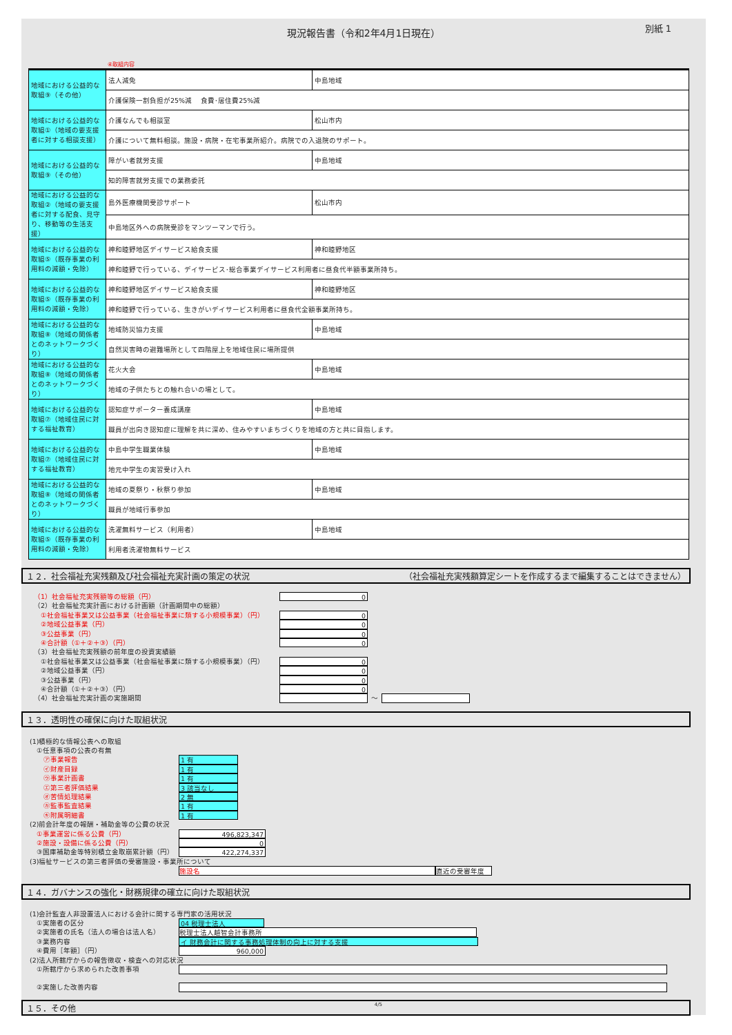現況報告書（令和2年4月1日現在）
別紙 1
④取組内容
| 地域における公益的な取組⑨（その他） | 法人減免 | 中島地域 |
| | 介護保険一割負担が25%減 食費･居住費25%減 | |
| 地域における公益的な取組①（地域の要支援者に対する相談支援） | 介護なんでも相談室 | 松山市内 |
| | 介護について無料相談。施設・病院・在宅事業所紹介。病院での入退院のサポート。 | |
| 地域における公益的な取組⑨（その他） | 障がい者就労支援 | 中島地域 |
| | 知的障害就労支援での業務委託 | |
| 地域における公益的な取組②（地域の要支援者に対する配食、見守り、移動等の生活支援） | 島外医療機関受診サポート | 松山市内 |
| | 中島地区外への病院受診をマンツーマンで行う。 | |
| 地域における公益的な取組⑤（既存事業の利用料の減額・免除） | 神和睦野地区デイサービス給食支援 | 神和睦野地区 |
| | 神和睦野で行っている、デイサービス･総合事業デイサービス利用者に昼食代半額事業所持ち。 | |
| 地域における公益的な取組⑤（既存事業の利用料の減額・免除） | 神和睦野地区デイサービス給食支援 | 神和睦野地区 |
| | 神和睦野で行っている、生きがいデイサービス利用者に昼食代全額事業所持ち。 | |
| 地域における公益的な取組⑧（地域の関係者とのネットワークづくり） | 地域防災協力支援 | 中島地域 |
| | 自然災害時の避難場所として四階屋上を地域住民に場所提供 | |
| 地域における公益的な取組⑧（地域の関係者とのネットワークづくり） | 花火大会 | 中島地域 |
| | 地域の子供たちとの触れ合いの場として。 | |
| 地域における公益的な取組⑦（地域住民に対する福祉教育） | 認知症サポーター養成講座 | 中島地域 |
| | 職員が出向き認知症に理解を共に深め、住みやすいまちづくりを地域の方と共に目指します。 | |
| 地域における公益的な取組⑦（地域住民に対する福祉教育） | 中島中学生職業体験 | 中島地域 |
| | 地元中学生の実習受け入れ | |
| 地域における公益的な取組⑧（地域の関係者とのネットワークづくり） | 地域の夏祭り・秋祭り参加 | 中島地域 |
| | 職員が地域行事参加 | |
| 地域における公益的な取組⑤（既存事業の利用料の減額・免除） | 洗濯無料サービス（利用者） | 中島地域 |
| | 利用者洗濯物無料サービス | |
１２．社会福祉充実残額及び社会福祉充実計画の策定の状況 （社会福祉充実残額算定シートを作成するまで編集することはできません）
（1）社会福祉充実残額等の総額（円） 0
（2）社会福祉充実計画における計画額（計画期間中の総額）
　①社会福祉事業又は公益事業（社会福祉事業に類する小規模事業）（円） 0
　②地域公益事業（円） 0
　③公益事業（円） 0
　④合計額（①＋②＋③）（円） 0
（3）社会福祉充実残額の前年度の投資実績額
　①社会福祉事業又は公益事業（社会福祉事業に類する小規模事業）（円） 0
　②地域公益事業（円） 0
　③公益事業（円） 0
　④合計額（①＋②＋③）（円） 0
（4）社会福祉充実計画の実施期間 ～
１３．透明性の確保に向けた取組状況
(1)積極的な情報公表への取組
　①任意事項の公表の有無
　　㋐事業報告 1 有
　　㋑財産目録 1 有
　　㋒事業計画書 1 有
　　㋓第三者評価結果 3 該当なし
　　㋔苦情処理結果 2 無
　　㋕監事監査結果 1 有
　　㋖附属明細書 1 有
(2)前会計年度の報酬・補助金等の公費の状況
　①事業運営に係る公費（円） 496,823,347
　②施設・設備に係る公費（円） 0
　③国庫補助金等特別積立金取崩累計額（円） 422,274,337
(3)福祉サービスの第三者評価の受審施設・事業所について
施設名 直近の受審年度
１４．ガバナンスの強化・財務規律の確立に向けた取組状況
(1)会計監査人非設置法人における会計に関する専門家の活用状況
　①実施者の区分 04 税理士法人
　②実施者の氏名（法人の場合は法人名） 税理士法人越智会計事務所
　③業務内容 イ 財務会計に関する事務処理体制の向上に対する支援
　④費用［年額］（円） 960,000
(2)法人所轄庁からの報告徴収・検査への対応状況
　①所轄庁から求められた改善事項
　②実施した改善内容
１５．その他 4/5